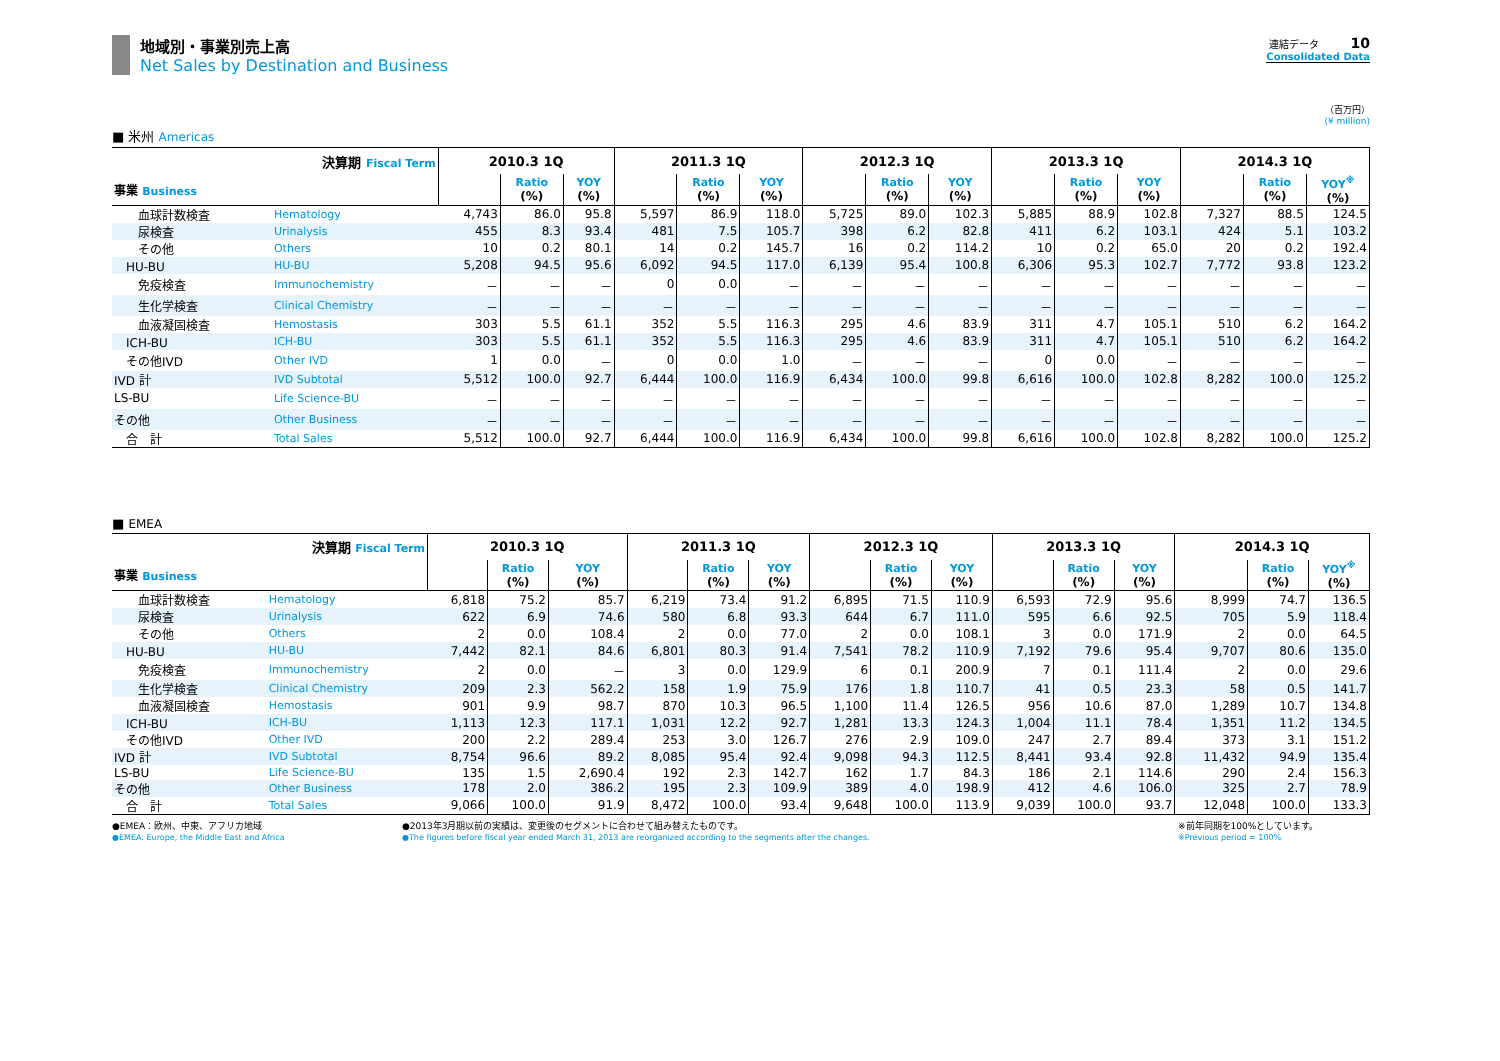地域別・事業別売上高
Net Sales by Destination and Business
連結データ 10
Consolidated Data
（百万円）
(¥ million)
■ 米州 Americas
| 決算期 Fiscal Term | | 2010.3 1Q | | | 2011.3 1Q | | | 2012.3 1Q | | | 2013.3 1Q | | | 2014.3 1Q | | |
| --- | --- | --- | --- | --- | --- | --- | --- | --- | --- | --- | --- | --- | --- | --- | --- | --- |
| 事業 Business | | | Ratio (%) | YOY (%) | | Ratio (%) | YOY (%) | | Ratio (%) | YOY (%) | | Ratio (%) | YOY (%) | | Ratio (%) | YOY<sup>※</sup> (%) |
| 血球計数検査 | Hematology | 4,743 | 86.0 | 95.8 | 5,597 | 86.9 | 118.0 | 5,725 | 89.0 | 102.3 | 5,885 | 88.9 | 102.8 | 7,327 | 88.5 | 124.5 |
| 尿検査 | Urinalysis | 455 | 8.3 | 93.4 | 481 | 7.5 | 105.7 | 398 | 6.2 | 82.8 | 411 | 6.2 | 103.1 | 424 | 5.1 | 103.2 |
| その他 | Others | 10 | 0.2 | 80.1 | 14 | 0.2 | 145.7 | 16 | 0.2 | 114.2 | 10 | 0.2 | 65.0 | 20 | 0.2 | 192.4 |
| HU-BU | HU-BU | 5,208 | 94.5 | 95.6 | 6,092 | 94.5 | 117.0 | 6,139 | 95.4 | 100.8 | 6,306 | 95.3 | 102.7 | 7,772 | 93.8 | 123.2 |
| 免疫検査 | Immunochemistry | － | － | － | 0 | 0.0 | － | － | － | － | － | － | － | － | － | － |
| 生化学検査 | Clinical Chemistry | － | － | － | － | － | － | － | － | － | － | － | － | － | － | － |
| 血液凝固検査 | Hemostasis | 303 | 5.5 | 61.1 | 352 | 5.5 | 116.3 | 295 | 4.6 | 83.9 | 311 | 4.7 | 105.1 | 510 | 6.2 | 164.2 |
| ICH-BU | ICH-BU | 303 | 5.5 | 61.1 | 352 | 5.5 | 116.3 | 295 | 4.6 | 83.9 | 311 | 4.7 | 105.1 | 510 | 6.2 | 164.2 |
| その他IVD | Other IVD | 1 | 0.0 | － | 0 | 0.0 | 1.0 | － | － | － | 0 | 0.0 | － | － | － | － |
| IVD 計 | IVD Subtotal | 5,512 | 100.0 | 92.7 | 6,444 | 100.0 | 116.9 | 6,434 | 100.0 | 99.8 | 6,616 | 100.0 | 102.8 | 8,282 | 100.0 | 125.2 |
| LS-BU | Life Science-BU | － | － | － | － | － | － | － | － | － | － | － | － | － | － | － |
| その他 | Other Business | － | － | － | － | － | － | － | － | － | － | － | － | － | － | － |
| 合 計 | Total Sales | 5,512 | 100.0 | 92.7 | 6,444 | 100.0 | 116.9 | 6,434 | 100.0 | 99.8 | 6,616 | 100.0 | 102.8 | 8,282 | 100.0 | 125.2 |
■ EMEA
| 決算期 Fiscal Term | | 2010.3 1Q | | | 2011.3 1Q | | | 2012.3 1Q | | | 2013.3 1Q | | | 2014.3 1Q | | |
| --- | --- | --- | --- | --- | --- | --- | --- | --- | --- | --- | --- | --- | --- | --- | --- | --- |
| 事業 Business | | | Ratio (%) | YOY (%) | | Ratio (%) | YOY (%) | | Ratio (%) | YOY (%) | | Ratio (%) | YOY (%) | | Ratio (%) | YOY<sup>※</sup> (%) |
| 血球計数検査 | Hematology | 6,818 | 75.2 | 85.7 | 6,219 | 73.4 | 91.2 | 6,895 | 71.5 | 110.9 | 6,593 | 72.9 | 95.6 | 8,999 | 74.7 | 136.5 |
| 尿検査 | Urinalysis | 622 | 6.9 | 74.6 | 580 | 6.8 | 93.3 | 644 | 6.7 | 111.0 | 595 | 6.6 | 92.5 | 705 | 5.9 | 118.4 |
| その他 | Others | 2 | 0.0 | 108.4 | 2 | 0.0 | 77.0 | 2 | 0.0 | 108.1 | 3 | 0.0 | 171.9 | 2 | 0.0 | 64.5 |
| HU-BU | HU-BU | 7,442 | 82.1 | 84.6 | 6,801 | 80.3 | 91.4 | 7,541 | 78.2 | 110.9 | 7,192 | 79.6 | 95.4 | 9,707 | 80.6 | 135.0 |
| 免疫検査 | Immunochemistry | 2 | 0.0 | － | 3 | 0.0 | 129.9 | 6 | 0.1 | 200.9 | 7 | 0.1 | 111.4 | 2 | 0.0 | 29.6 |
| 生化学検査 | Clinical Chemistry | 209 | 2.3 | 562.2 | 158 | 1.9 | 75.9 | 176 | 1.8 | 110.7 | 41 | 0.5 | 23.3 | 58 | 0.5 | 141.7 |
| 血液凝固検査 | Hemostasis | 901 | 9.9 | 98.7 | 870 | 10.3 | 96.5 | 1,100 | 11.4 | 126.5 | 956 | 10.6 | 87.0 | 1,289 | 10.7 | 134.8 |
| ICH-BU | ICH-BU | 1,113 | 12.3 | 117.1 | 1,031 | 12.2 | 92.7 | 1,281 | 13.3 | 124.3 | 1,004 | 11.1 | 78.4 | 1,351 | 11.2 | 134.5 |
| その他IVD | Other IVD | 200 | 2.2 | 289.4 | 253 | 3.0 | 126.7 | 276 | 2.9 | 109.0 | 247 | 2.7 | 89.4 | 373 | 3.1 | 151.2 |
| IVD 計 | IVD Subtotal | 8,754 | 96.6 | 89.2 | 8,085 | 95.4 | 92.4 | 9,098 | 94.3 | 112.5 | 8,441 | 93.4 | 92.8 | 11,432 | 94.9 | 135.4 |
| LS-BU | Life Science-BU | 135 | 1.5 | 2,690.4 | 192 | 2.3 | 142.7 | 162 | 1.7 | 84.3 | 186 | 2.1 | 114.6 | 290 | 2.4 | 156.3 |
| その他 | Other Business | 178 | 2.0 | 386.2 | 195 | 2.3 | 109.9 | 389 | 4.0 | 198.9 | 412 | 4.6 | 106.0 | 325 | 2.7 | 78.9 |
| 合 計 | Total Sales | 9,066 | 100.0 | 91.9 | 8,472 | 100.0 | 93.4 | 9,648 | 100.0 | 113.9 | 9,039 | 100.0 | 93.7 | 12,048 | 100.0 | 133.3 |
●EMEA：欧州、中東、アフリカ地域
●EMEA: Europe, the Middle East and Africa
●2013年3月期以前の実績は、変更後のセグメントに合わせて組み替えたものです。
●The figures before fiscal year ended March 31, 2013 are reorganized according to the segments after the changes.
※前年同期を100%としています。
※Previous period = 100%